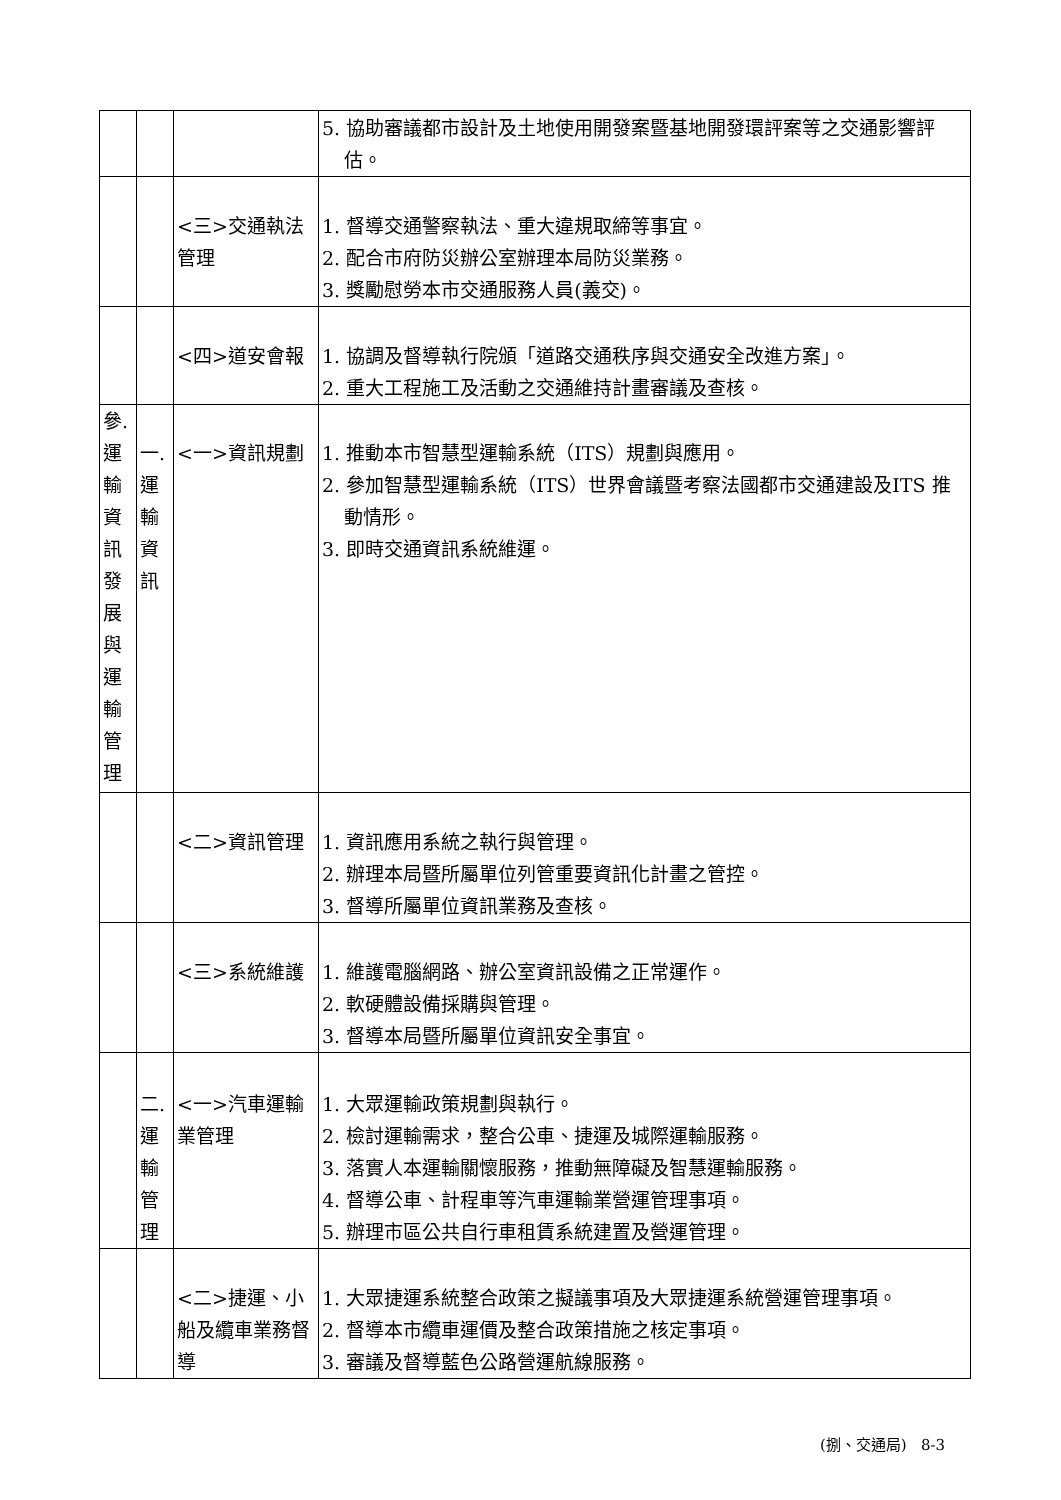| | | | 5. 協助審議都市設計及土地使用開發案暨基地開發環評案等之交通影響評估。 |
| | | <三>交通執法管理 | 1. 督導交通警察執法、重大違規取締等事宜。 2. 配合市府防災辦公室辦理本局防災業務。 3. 獎勵慰勞本市交通服務人員(義交)。 |
| | | <四>道安會報 | 1. 協調及督導執行院頒「道路交通秩序與交通安全改進方案」。 2. 重大工程施工及活動之交通維持計畫審議及查核。 |
| 參.運輸資訊發展與運輸管理 | 一.運輸資訊 | <一>資訊規劃 | 1. 推動本市智慧型運輸系統（ITS）規劃與應用。 2. 參加智慧型運輸系統（ITS）世界會議暨考察法國都市交通建設及ITS 推動情形。 3. 即時交通資訊系統維運。 |
| | | <二>資訊管理 | 1. 資訊應用系統之執行與管理。 2. 辦理本局暨所屬單位列管重要資訊化計畫之管控。 3. 督導所屬單位資訊業務及查核。 |
| | | <三>系統維護 | 1. 維護電腦網路、辦公室資訊設備之正常運作。 2. 軟硬體設備採購與管理。 3. 督導本局暨所屬單位資訊安全事宜。 |
| | 二.運輸管理 | <一>汽車運輸業管理 | 1. 大眾運輸政策規劃與執行。 2. 檢討運輸需求，整合公車、捷運及城際運輸服務。 3. 落實人本運輸關懷服務，推動無障礙及智慧運輸服務。 4. 督導公車、計程車等汽車運輸業營運管理事項。 5. 辦理市區公共自行車租賃系統建置及營運管理。 |
| | | <二>捷運、小船及纜車業務督導 | 1. 大眾捷運系統整合政策之擬議事項及大眾捷運系統營運管理事項。 2. 督導本市纜車運價及整合政策措施之核定事項。 3. 審議及督導藍色公路營運航線服務。 |
(捌、交通局) 8-3